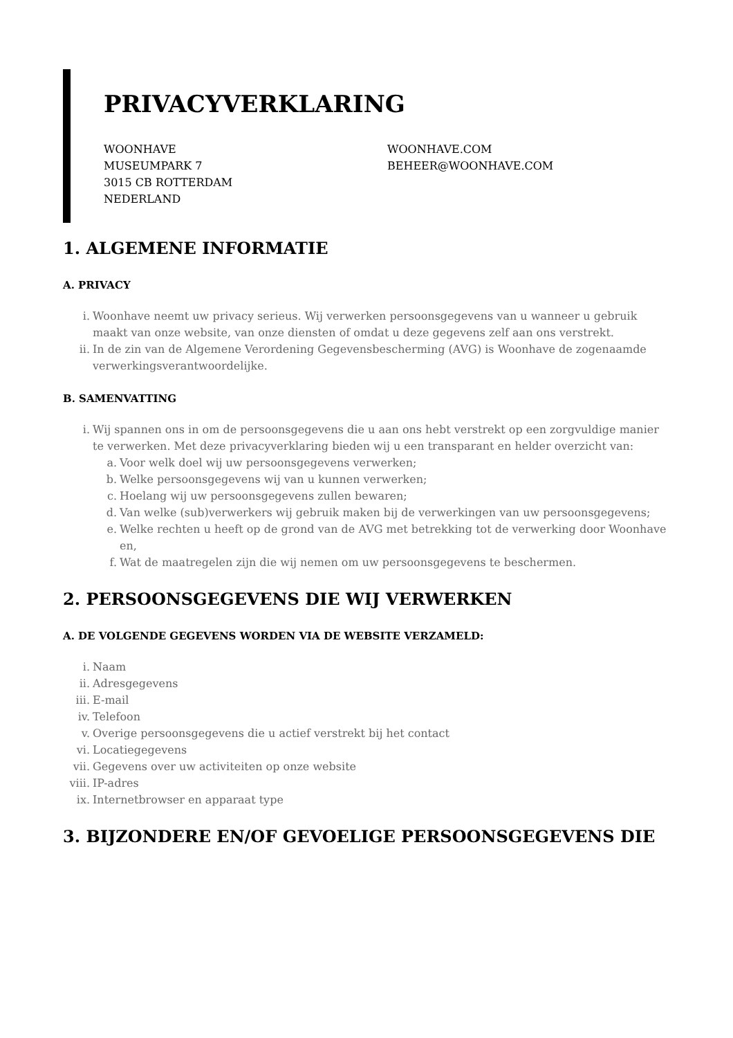PRIVACYVERKLARING
WOONHAVE
MUSEUMPARK 7
3015 CB ROTTERDAM
NEDERLAND
WOONHAVE.COM
BEHEER@WOONHAVE.COM
1. ALGEMENE INFORMATIE
A. PRIVACY
i. Woonhave neemt uw privacy serieus. Wij verwerken persoonsgegevens van u wanneer u gebruik maakt van onze website, van onze diensten of omdat u deze gegevens zelf aan ons verstrekt.
ii. In de zin van de Algemene Verordening Gegevensbescherming (AVG) is Woonhave de zogenaamde verwerkingsverantwoordelijke.
B. SAMENVATTING
i. Wij spannen ons in om de persoonsgegevens die u aan ons hebt verstrekt op een zorgvuldige manier te verwerken. Met deze privacyverklaring bieden wij u een transparant en helder overzicht van:
a. Voor welk doel wij uw persoonsgegevens verwerken;
b. Welke persoonsgegevens wij van u kunnen verwerken;
c. Hoelang wij uw persoonsgegevens zullen bewaren;
d. Van welke (sub)verwerkers wij gebruik maken bij de verwerkingen van uw persoonsgegevens;
e. Welke rechten u heeft op de grond van de AVG met betrekking tot de verwerking door Woonhave en,
f. Wat de maatregelen zijn die wij nemen om uw persoonsgegevens te beschermen.
2. PERSOONSGEGEVENS DIE WIJ VERWERKEN
A. DE VOLGENDE GEGEVENS WORDEN VIA DE WEBSITE VERZAMELD:
i. Naam
ii. Adresgegevens
iii. E-mail
iv. Telefoon
v. Overige persoonsgegevens die u actief verstrekt bij het contact
vi. Locatiegegevens
vii. Gegevens over uw activiteiten op onze website
viii. IP-adres
ix. Internetbrowser en apparaat type
3. BIJZONDERE EN/OF GEVOELIGE PERSOONSGEGEVENS DIE